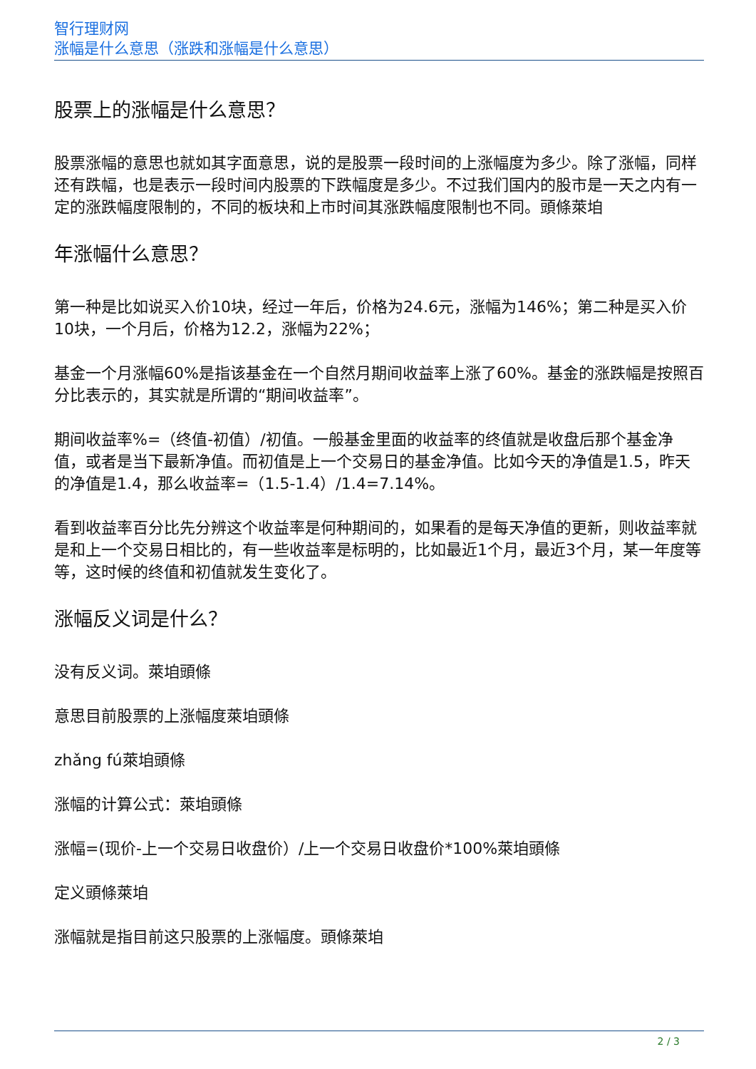智行理财网
涨幅是什么意思（涨跌和涨幅是什么意思）
股票上的涨幅是什么意思？
股票涨幅的意思也就如其字面意思，说的是股票一段时间的上涨幅度为多少。除了涨幅，同样还有跌幅，也是表示一段时间内股票的下跌幅度是多少。不过我们国内的股市是一天之内有一定的涨跌幅度限制的，不同的板块和上市时间其涨跌幅度限制也不同。頭條萊垍
年涨幅什么意思？
第一种是比如说买入价10块，经过一年后，价格为24.6元，涨幅为146%；第二种是买入价10块，一个月后，价格为12.2，涨幅为22%；
基金一个月涨幅60%是指该基金在一个自然月期间收益率上涨了60%。基金的涨跌幅是按照百分比表示的，其实就是所谓的“期间收益率”。
期间收益率%=（终值-初值）/初值。一般基金里面的收益率的终值就是收盘后那个基金净值，或者是当下最新净值。而初值是上一个交易日的基金净值。比如今天的净值是1.5，昨天的净值是1.4，那么收益率=（1.5-1.4）/1.4=7.14%。
看到收益率百分比先分辨这个收益率是何种期间的，如果看的是每天净值的更新，则收益率就是和上一个交易日相比的，有一些收益率是标明的，比如最近1个月，最近3个月，某一年度等等，这时候的终值和初值就发生变化了。
涨幅反义词是什么？
没有反义词。萊垍頭條
意思目前股票的上涨幅度萊垍頭條
zhǎng fú萊垍頭條
涨幅的计算公式：萊垍頭條
涨幅=(现价-上一个交易日收盘价）/上一个交易日收盘价*100%萊垍頭條
定义頭條萊垍
涨幅就是指目前这只股票的上涨幅度。頭條萊垍
2 / 3